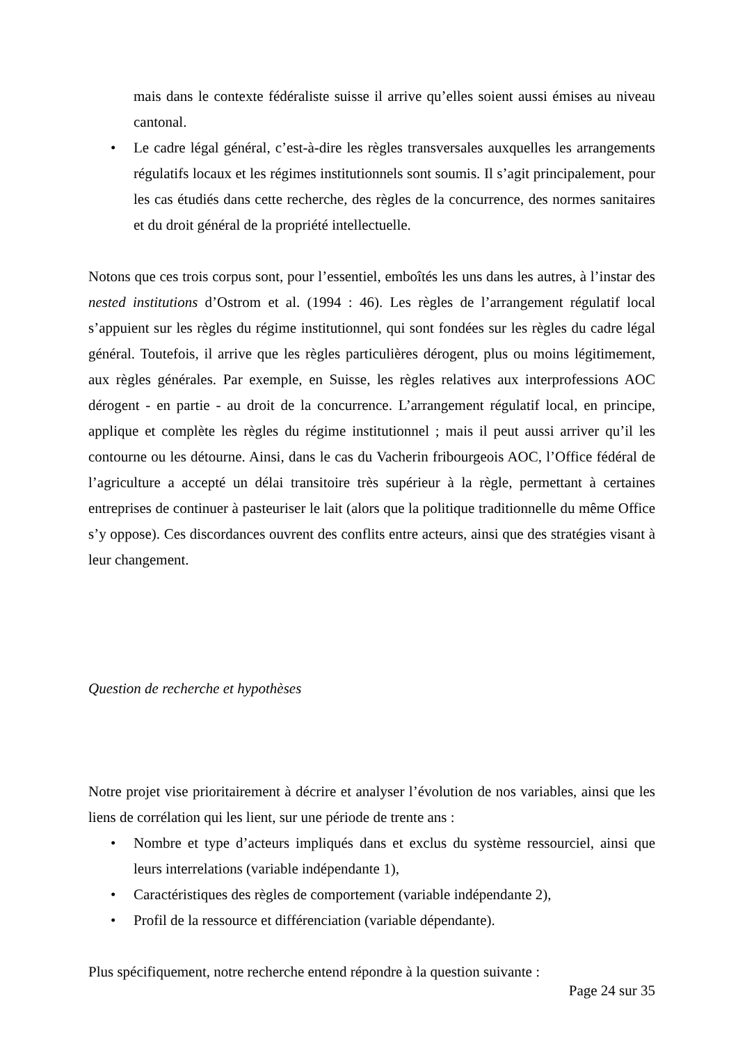mais dans le contexte fédéraliste suisse il arrive qu’elles soient aussi émises au niveau cantonal.
• Le cadre légal général, c’est-à-dire les règles transversales auxquelles les arrangements régulatifs locaux et les régimes institutionnels sont soumis. Il s’agit principalement, pour les cas étudiés dans cette recherche, des règles de la concurrence, des normes sanitaires et du droit général de la propriété intellectuelle.
Notons que ces trois corpus sont, pour l’essentiel, emboîtés les uns dans les autres, à l’instar des nested institutions d’Ostrom et al. (1994 : 46). Les règles de l’arrangement régulatif local s’appuient sur les règles du régime institutionnel, qui sont fondées sur les règles du cadre légal général. Toutefois, il arrive que les règles particulières dérogent, plus ou moins légitimement, aux règles générales. Par exemple, en Suisse, les règles relatives aux interprofessions AOC dérogent - en partie - au droit de la concurrence. L’arrangement régulatif local, en principe, applique et complète les règles du régime institutionnel ; mais il peut aussi arriver qu’il les contourne ou les détourne. Ainsi, dans le cas du Vacherin fribourgeois AOC, l’Office fédéral de l’agriculture a accepté un délai transitoire très supérieur à la règle, permettant à certaines entreprises de continuer à pasteuriser le lait (alors que la politique traditionnelle du même Office s’y oppose). Ces discordances ouvrent des conflits entre acteurs, ainsi que des stratégies visant à leur changement.
Question de recherche et hypothèses
Notre projet vise prioritairement à décrire et analyser l’évolution de nos variables, ainsi que les liens de corrélation qui les lient, sur une période de trente ans :
• Nombre et type d’acteurs impliqués dans et exclus du système ressourciel, ainsi que leurs interrelations (variable indépendante 1),
• Caractéristiques des règles de comportement (variable indépendante 2),
• Profil de la ressource et différenciation (variable dépendante).
Plus spécifiquement, notre recherche entend répondre à la question suivante :
Page 24 sur 35